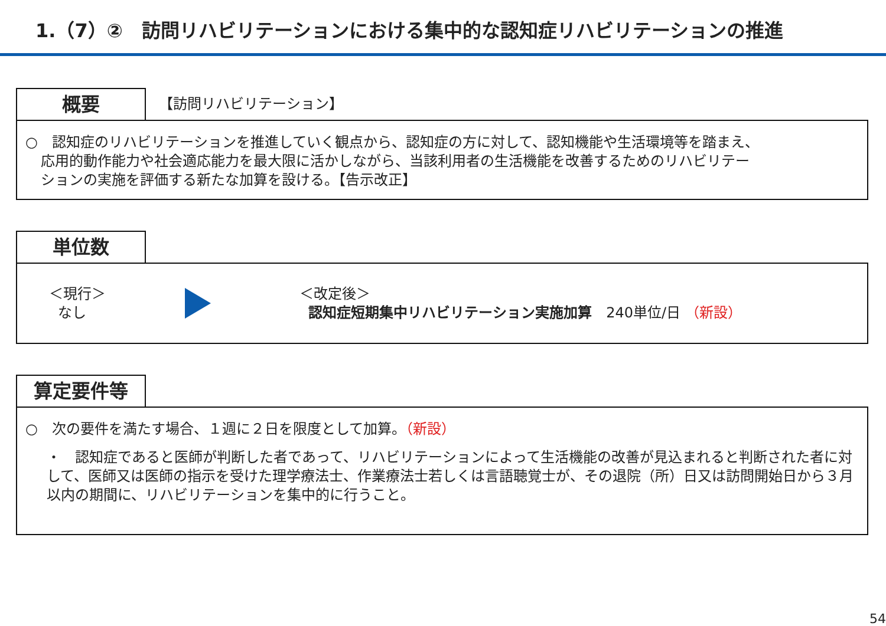1.（7）②　訪問リハビリテーションにおける集中的な認知症リハビリテーションの推進
概要
【訪問リハビリテーション】
○　認知症のリハビリテーションを推進していく観点から、認知症の方に対して、認知機能や生活環境等を踏まえ、
応用的動作能力や社会適応能力を最大限に活かしながら、当該利用者の生活機能を改善するためのリハビリテー
ションの実施を評価する新たな加算を設ける。【告示改正】
単位数
＜現行＞
なし
＜改定後＞
認知症短期集中リハビリテーション実施加算　240単位/日 （新設）
算定要件等
○　次の要件を満たす場合、１週に２日を限度として加算。（新設）
・　認知症であると医師が判断した者であって、リハビリテーションによって生活機能の改善が見込まれると判断された者に対して、医師又は医師の指示を受けた理学療法士、作業療法士若しくは言語聴覚士が、その退院（所）日又は訪問開始日から３月以内の期間に、リハビリテーションを集中的に行うこと。
54